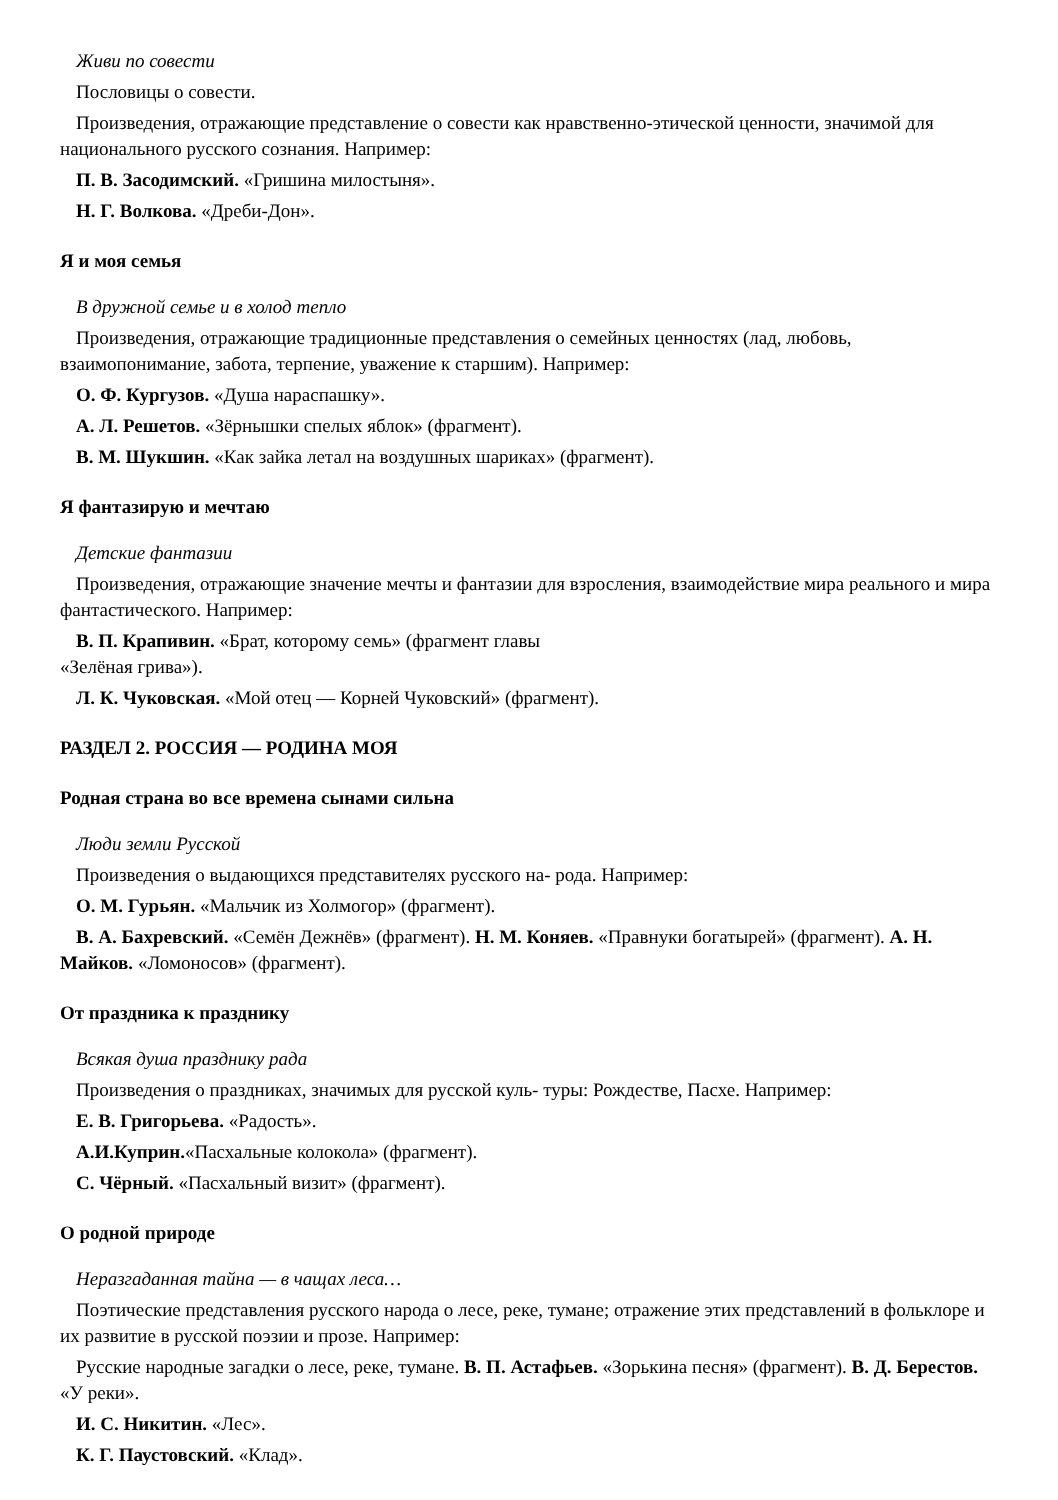Живи по совести
Пословицы о совести.
Произведения, отражающие представление о совести как нравственно-этической ценности, значимой для национального русского сознания. Например:
П. В. Засодимский. «Гришина милостыня».
Н. Г. Волкова. «Дреби-Дон».
Я и моя семья
В дружной семье и в холод тепло
Произведения, отражающие традиционные представления о семейных ценностях (лад, любовь, взаимопонимание, забота, терпение, уважение к старшим). Например:
О. Ф. Кургузов. «Душа нараспашку».
А. Л. Решетов. «Зёрнышки спелых яблок» (фрагмент).
В. М. Шукшин. «Как зайка летал на воздушных шариках» (фрагмент).
Я фантазирую и мечтаю
Детские фантазии
Произведения, отражающие значение мечты и фантазии для взросления, взаимодействие мира реального и мира фантастического. Например:
В. П. Крапивин. «Брат, которому семь» (фрагмент главы
«Зелёная грива»).
Л. К. Чуковская. «Мой отец — Корней Чуковский» (фрагмент).
РАЗДЕЛ 2. РОССИЯ — РОДИНА МОЯ
Родная страна во все времена сынами сильна
Люди земли Русской
Произведения о выдающихся представителях русского на- рода. Например:
О. М. Гурьян. «Мальчик из Холмогор» (фрагмент).
В. А. Бахревский. «Семён Дежнёв» (фрагмент). Н. М. Коняев. «Правнуки богатырей» (фрагмент). А. Н. Майков. «Ломоносов» (фрагмент).
От праздника к празднику
Всякая душа празднику рада
Произведения о праздниках, значимых для русской куль- туры: Рождестве, Пасхе. Например:
Е. В. Григорьева. «Радость».
А.И.Куприн.«Пасхальные колокола» (фрагмент).
С. Чёрный. «Пасхальный визит» (фрагмент).
О родной природе
Неразгаданная тайна — в чащах леса…
Поэтические представления русского народа о лесе, реке, тумане; отражение этих представлений в фольклоре и их развитие в русской поэзии и прозе. Например:
Русские народные загадки о лесе, реке, тумане. В. П. Астафьев. «Зорькина песня» (фрагмент). В. Д. Берестов. «У реки».
И. С. Никитин. «Лес».
К. Г. Паустовский. «Клад».